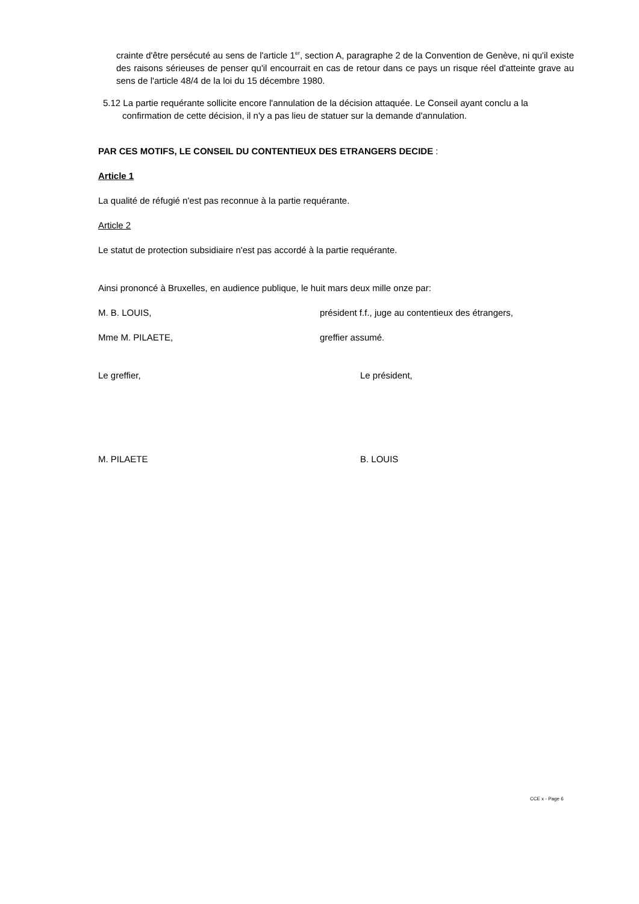crainte d'être persécuté au sens de l'article 1<sup>er</sup>, section A, paragraphe 2 de la Convention de Genève, ni qu'il existe des raisons sérieuses de penser qu'il encourrait en cas de retour dans ce pays un risque réel d'atteinte grave au sens de l'article 48/4 de la loi du 15 décembre 1980.
5.12 La partie requérante sollicite encore l'annulation de la décision attaquée. Le Conseil ayant conclu a la confirmation de cette décision, il n'y a pas lieu de statuer sur la demande d'annulation.
PAR CES MOTIFS, LE CONSEIL DU CONTENTIEUX DES ETRANGERS DECIDE :
Article 1
La qualité de réfugié n'est pas reconnue à la partie requérante.
Article 2
Le statut de protection subsidiaire n'est pas accordé à la partie requérante.
Ainsi prononcé à Bruxelles, en audience publique, le huit mars deux mille onze par:
M. B. LOUIS, président f.f., juge au contentieux des étrangers,
Mme M. PILAETE, greffier assumé.
Le greffier, Le président,
M. PILAETE B. LOUIS
CCE x - Page 6